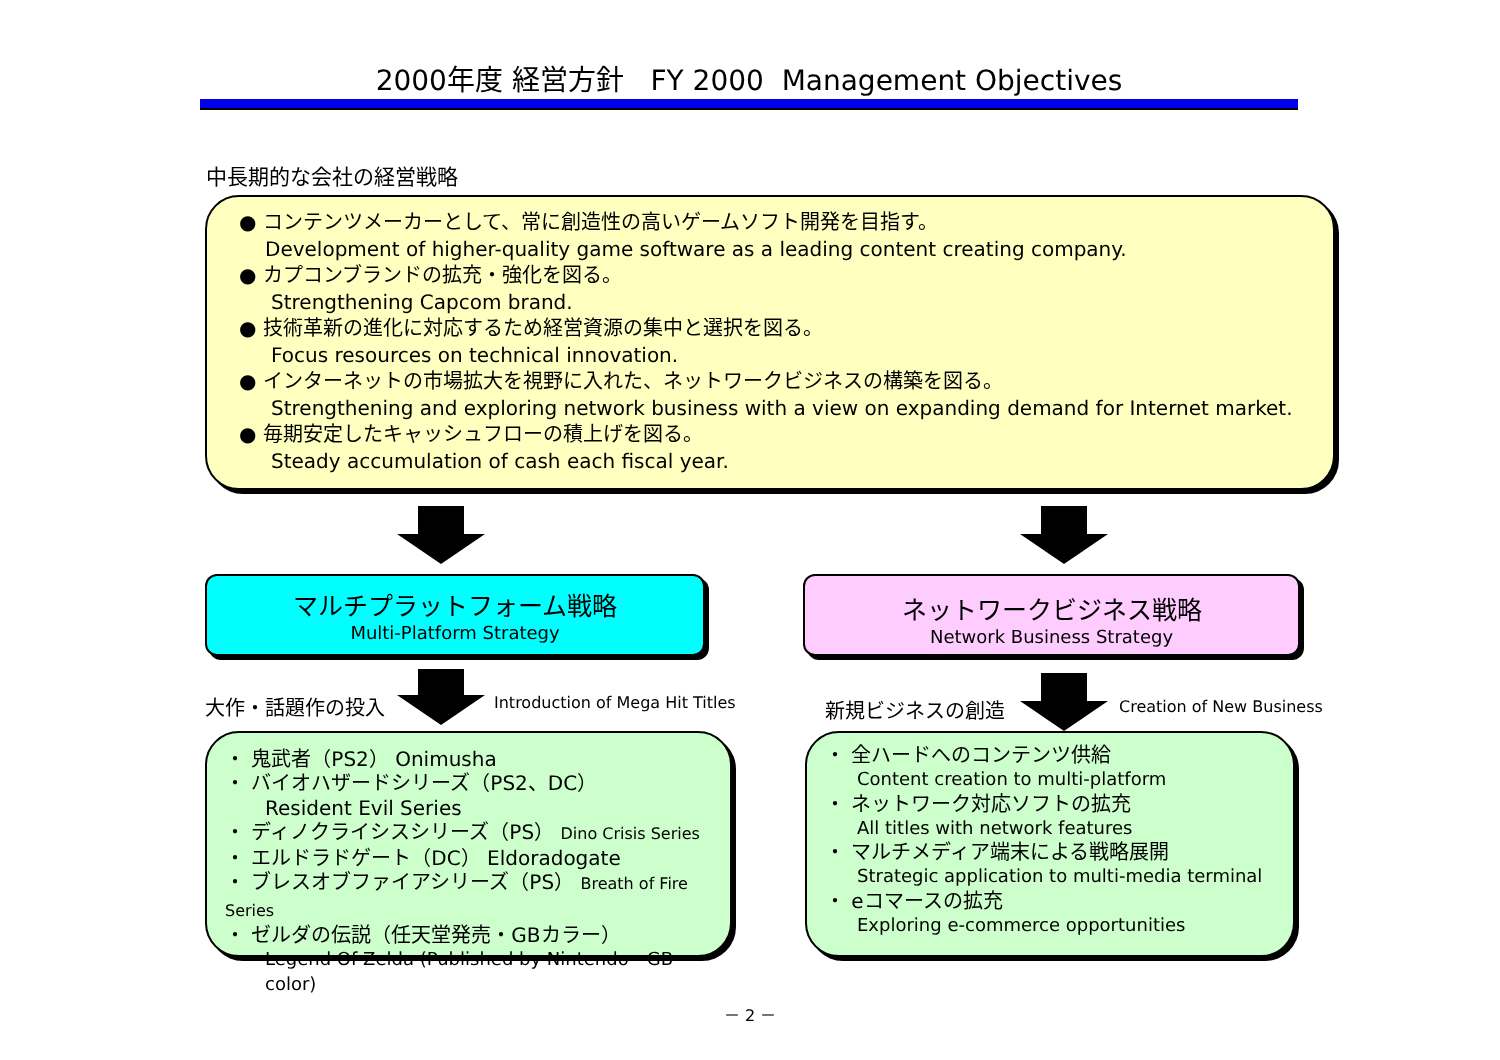2000年度 経営方針 FY 2000 Management Objectives
中長期的な会社の経営戦略
● コンテンツメーカーとして、常に創造性の高いゲームソフト開発を目指す。
Development of higher-quality game software as a leading content creating company.
● カプコンブランドの拡充・強化を図る。
Strengthening Capcom brand.
● 技術革新の進化に対応するため経営資源の集中と選択を図る。
Focus resources on technical innovation.
● インターネットの市場拡大を視野に入れた、ネットワークビジネスの構築を図る。
Strengthening and exploring network business with a view on expanding demand for Internet market.
● 毎期安定したキャッシュフローの積上げを図る。
Steady accumulation of cash each fiscal year.
マルチプラットフォーム戦略
Multi-Platform Strategy
ネットワークビジネス戦略
Network Business Strategy
大作・話題作の投入
Introduction of Mega Hit Titles
新規ビジネスの創造 Creation of New Business
・ 鬼武者（PS2） Onimusha
・ バイオハザードシリーズ（PS2、DC）
Resident Evil Series
・ ディノクライシスシリーズ（PS） Dino Crisis Series
・ エルドラドゲート（DC） Eldoradogate
・ ブレスオブファイアシリーズ（PS） Breath of Fire Series
・ ゼルダの伝説（任天堂発売・GBカラー）
Legend Of Zelda (Published by Nintendo・GB color)
・ 全ハードへのコンテンツ供給
Content creation to multi-platform
・ ネットワーク対応ソフトの拡充
All titles with network features
・ マルチメディア端末による戦略展開
Strategic application to multi-media terminal
・ eコマースの拡充
Exploring e-commerce opportunities
－ 2 －